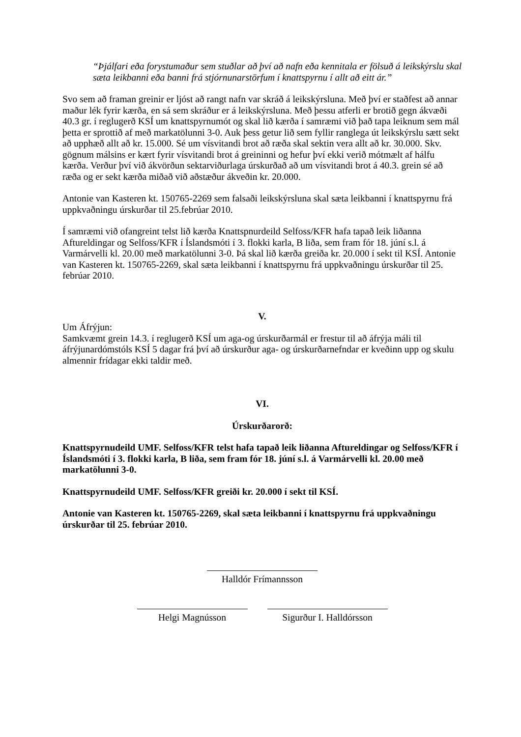“Þjálfari eða forystumaður sem stuðlar að því að nafn eða kennitala er fölsuð á leikskýrslu skal sæta leikbanni eða banni frá stjórnunarstörfum í knattspyrnu í allt að eitt ár.”
Svo sem að framan greinir er ljóst að rangt nafn var skráð á leikskýrsluna. Með því er staðfest að annar maður lék fyrir kærða, en sá sem skráður er á leikskýrsluna. Með þessu atferli er brotið gegn ákvæði 40.3 gr. í reglugerð KSÍ um knattspyrnumót og skal lið kærða í samræmi við það tapa leiknum sem mál þetta er sprottið af með markatölunni 3-0. Auk þess getur lið sem fyllir ranglega út leikskýrslu sætt sekt að upphæð allt að kr. 15.000. Sé um vísvitandi brot að ræða skal sektin vera allt að kr. 30.000. Skv. gögnum málsins er kært fyrir vísvitandi brot á greininni og hefur því ekki verið mótmælt af hálfu kærða. Verður því við ákvörðun sektarviðurlaga úrskurðað að um vísvitandi brot á 40.3. grein sé að ræða og er sekt kærða miðað við aðstæður ákveðin kr. 20.000.
Antonie van Kasteren kt. 150765-2269 sem falsaði leikskýrsluna skal sæta leikbanni í knattspyrnu frá uppkvaðningu úrskurðar til 25.febrúar 2010.
Í samræmi við ofangreint telst lið kærða Knattspnurdeild Selfoss/KFR hafa tapað leik liðanna Aftureldingar og Selfoss/KFR í Íslandsmóti í 3. flokki karla, B liða, sem fram fór 18. júní s.l. á Varmárvelli kl. 20.00 með markatölunni 3-0. Þá skal lið kærða greiða kr. 20.000 í sekt til KSÍ. Antonie van Kasteren kt. 150765-2269, skal sæta leikbanni í knattspyrnu frá uppkvaðningu úrskurðar til 25. febrúar 2010.
V.
Um Áfrýjun:
Samkvæmt grein 14.3. í reglugerð KSÍ um aga-og úrskurðarmál er frestur til að áfrýja máli til áfrýjunardómstóls KSÍ 5 dagar frá því að úrskurður aga- og úrskurðarnefndar er kveðinn upp og skulu almennir frídagar ekki taldir með.
VI.
Úrskurðarorð:
Knattspyrnudeild UMF. Selfoss/KFR telst hafa tapað leik liðanna Aftureldingar og Selfoss/KFR í Íslandsmóti í 3. flokki karla, B liða, sem fram fór 18. júní s.l. á Varmárvelli kl. 20.00 með markatölunni 3-0.
Knattspyrnudeild UMF. Selfoss/KFR greiði kr. 20.000 í sekt til KSÍ.
Antonie van Kasteren kt. 150765-2269, skal sæta leikbanni í knattspyrnu frá uppkvaðningu úrskurðar til 25. febrúar 2010.
Halldór Frímannsson
Helgi Magnússon Sigurður I. Halldórsson